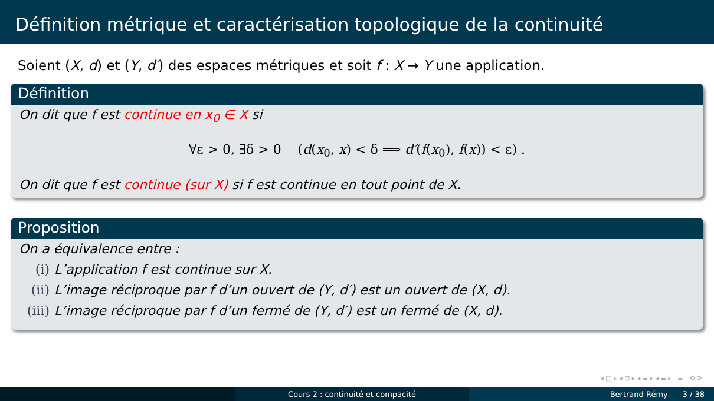Définition métrique et caractérisation topologique de la continuité
Soient (X, d) et (Y, d′) des espaces métriques et soit f : X → Y une application.
Définition
On dit que f est continue en x<sub>0</sub> ∈ X si
∀ε > 0, ∃δ > 0 (d(x<sub>0</sub>, x) < δ ⟹ d′(f(x<sub>0</sub>), f(x)) < ε) .
On dit que f est continue (sur X) si f est continue en tout point de X.
Proposition
On a équivalence entre :
(i) L’application f est continue sur X.
(ii) L’image réciproque par f d’un ouvert de (Y, d′) est un ouvert de (X, d).
(iii) L’image réciproque par f d’un fermé de (Y, d′) est un fermé de (X, d).
◂ □ ▸ ◂ ⊡ ▸ ◂ ≡ ▸ ◂ ≡ ▸ ≡ ⟲ ⟳
Cours 2 : continuité et compacité Bertrand Rémy 3 / 38